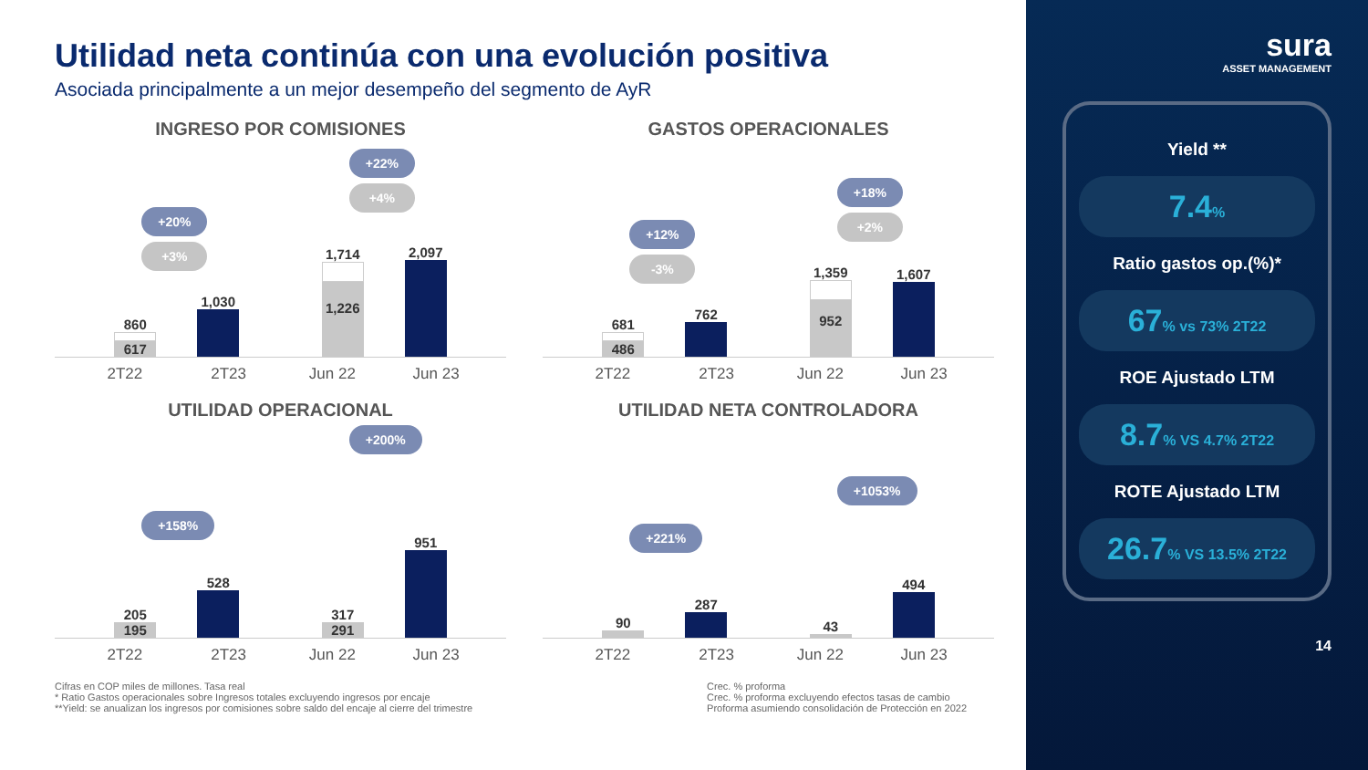Utilidad neta continúa con una evolución positiva
Asociada principalmente a un mejor desempeño del segmento de AyR
INGRESO POR COMISIONES
+20%
+3%
860
617
1,030
+22%
+4%
1,714
1,226
2,097
2T22 2T23 Jun 22 Jun 23
GASTOS OPERACIONALES
+12%
-3%
681
486
762
+18%
+2%
1,359
952
1,607
2T22 2T23 Jun 22 Jun 23
UTILIDAD OPERACIONAL
+158%
205
195
528
+200%
317
291
951
2T22 2T23 Jun 22 Jun 23
UTILIDAD NETA CONTROLADORA
+221%
90
287
+1053%
43
494
2T22 2T23 Jun 22 Jun 23
Cifras en COP miles de millones. Tasa real
* Ratio Gastos operacionales sobre Ingresos totales excluyendo ingresos por encaje
**Yield: se anualizan los ingresos por comisiones sobre saldo del encaje al cierre del trimestre
Crec. % proforma
Crec. % proforma excluyendo efectos tasas de cambio
Proforma asumiendo consolidación de Protección en 2022
sura
ASSET MANAGEMENT
Yield **
7.4%
Ratio gastos op.(%)*
67% vs 73% 2T22
ROE Ajustado LTM
8.7% VS 4.7% 2T22
ROTE Ajustado LTM
26.7% VS 13.5% 2T22
14